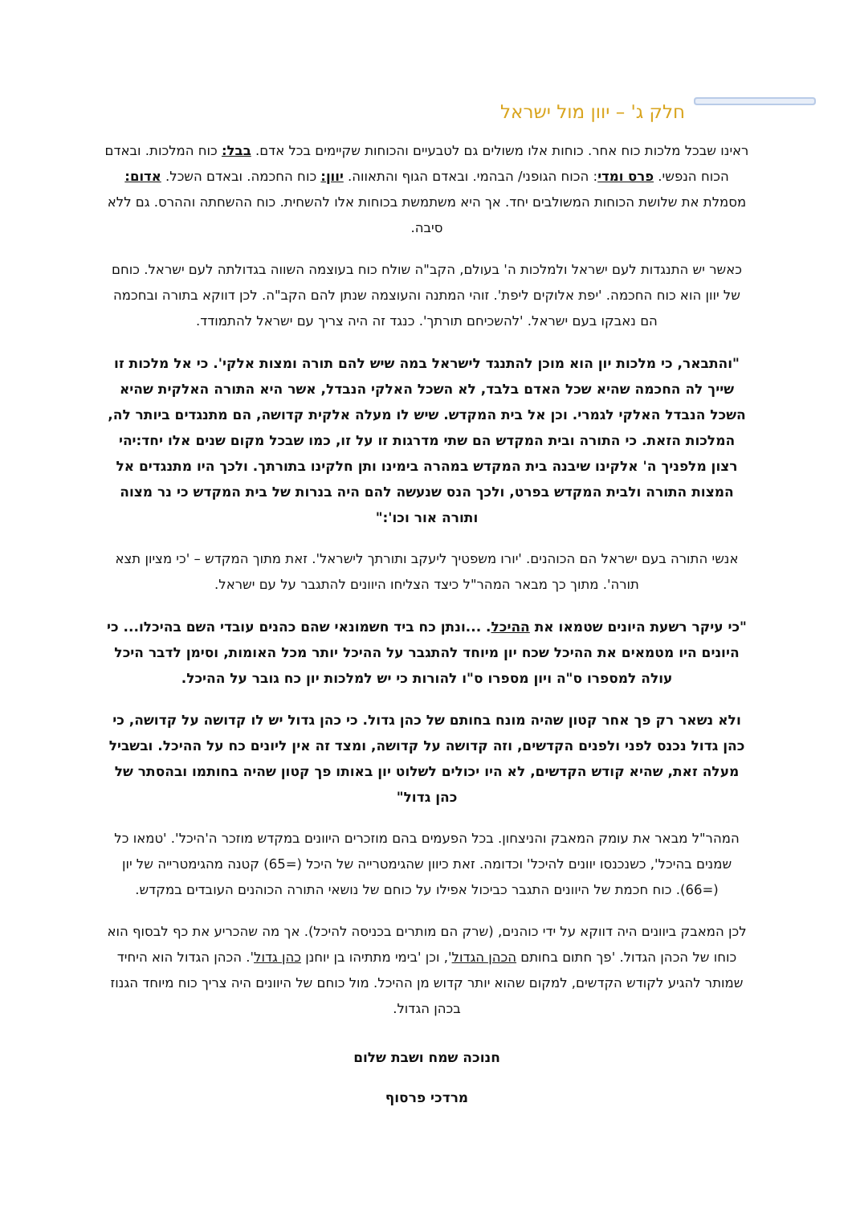חלק ג' – יוון מול ישראל
ראינו שבכל מלכות כוח אחר. כוחות אלו משולים גם לטבעיים והכוחות שקיימים בכל אדם. בבל: כוח המלכות. ובאדם הכוח הנפשי. פרס ומדי: הכוח הגופני/ הבהמי. ובאדם הגוף והתאווה. יוון: כוח החכמה. ובאדם השכל. אדום: מסמלת את שלושת הכוחות המשולבים יחד. אך היא משתמשת בכוחות אלו להשחית. כוח ההשחתה וההרס. גם ללא סיבה.
כאשר יש התנגדות לעם ישראל ולמלכות ה' בעולם, הקב"ה שולח כוח בעוצמה השווה בגדולתה לעם ישראל. כוחם של יוון הוא כוח החכמה. 'יפת אלוקים ליפת'. זוהי המתנה והעוצמה שנתן להם הקב"ה. לכן דווקא בתורה ובחכמה הם נאבקו בעם ישראל. 'להשכיחם תורתך'. כנגד זה היה צריך עם ישראל להתמודד.
"והתבאר, כי מלכות יון הוא מוכן להתנגד לישראל במה שיש להם תורה ומצות אלקי'. כי אל מלכות זו שייך לה החכמה שהיא שכל האדם בלבד, לא השכל האלקי הנבדל, אשר היא התורה האלקית שהיא השכל הנבדל האלקי לגמרי. וכן אל בית המקדש. שיש לו מעלה אלקית קדושה, הם מתנגדים ביותר לה, המלכות הזאת. כי התורה ובית המקדש הם שתי מדרגות זו על זו, כמו שבכל מקום שנים אלו יחד:יהי רצון מלפניך ה' אלקינו שיבנה בית המקדש במהרה בימינו ותן חלקינו בתורתך. ולכך היו מתנגדים אל המצות התורה ולבית המקדש בפרט, ולכך הנס שנעשה להם היה בנרות של בית המקדש כי נר מצוה ותורה אור וכו':"
אנשי התורה בעם ישראל הם הכוהנים. 'יורו משפטיך ליעקב ותורתך לישראל'. זאת מתוך המקדש – 'כי מציון תצא תורה'. מתוך כך מבאר המהר"ל כיצד הצליחו היוונים להתגבר על עם ישראל.
"כי עיקר רשעת היונים שטמאו את ההיכל. ...ונתן כח ביד חשמונאי שהם כהנים עובדי השם בהיכלו... כי היונים היו מטמאים את ההיכל שכח יון מיוחד להתגבר על ההיכל יותר מכל האומות, וסימן לדבר היכל עולה למספרו ס"ה ויון מספרו ס"ו להורות כי יש למלכות יון כח גובר על ההיכל.
ולא נשאר רק פך אחר קטון שהיה מונח בחותם של כהן גדול. כי כהן גדול יש לו קדושה על קדושה, כי כהן גדול נכנס לפני ולפנים הקדשים, וזה קדושה על קדושה, ומצד זה אין ליונים כח על ההיכל. ובשביל מעלה זאת, שהיא קודש הקדשים, לא היו יכולים לשלוט יון באותו פך קטון שהיה בחותמו ובהסתר של כהן גדול"
המהר"ל מבאר את עומק המאבק והניצחון. בכל הפעמים בהם מוזכרים היוונים במקדש מוזכר ה'היכל'. 'טמאו כל שמנים בהיכל', כשנכנסו יוונים להיכל' וכדומה. זאת כיוון שהגימטרייה של היכל (=65) קטנה מהגימטרייה של יון (=66). כוח חכמת של היוונים התגבר כביכול אפילו על כוחם של נושאי התורה הכוהנים העובדים במקדש.
לכן המאבק ביוונים היה דווקא על ידי כוהנים, (שרק הם מותרים בכניסה להיכל). אך מה שהכריע את כף לבסוף הוא כוחו של הכהן הגדול. 'פך חתום בחותם הכהן הגדול', וכן 'בימי מתתיהו בן יוחנן כהן גדול'. הכהן הגדול הוא היחיד שמותר להגיע לקודש הקדשים, למקום שהוא יותר קדוש מן ההיכל. מול כוחם של היוונים היה צריך כוח מיוחד הגנוז בכהן הגדול.
חנוכה שמח ושבת שלום
מרדכי פרסוף